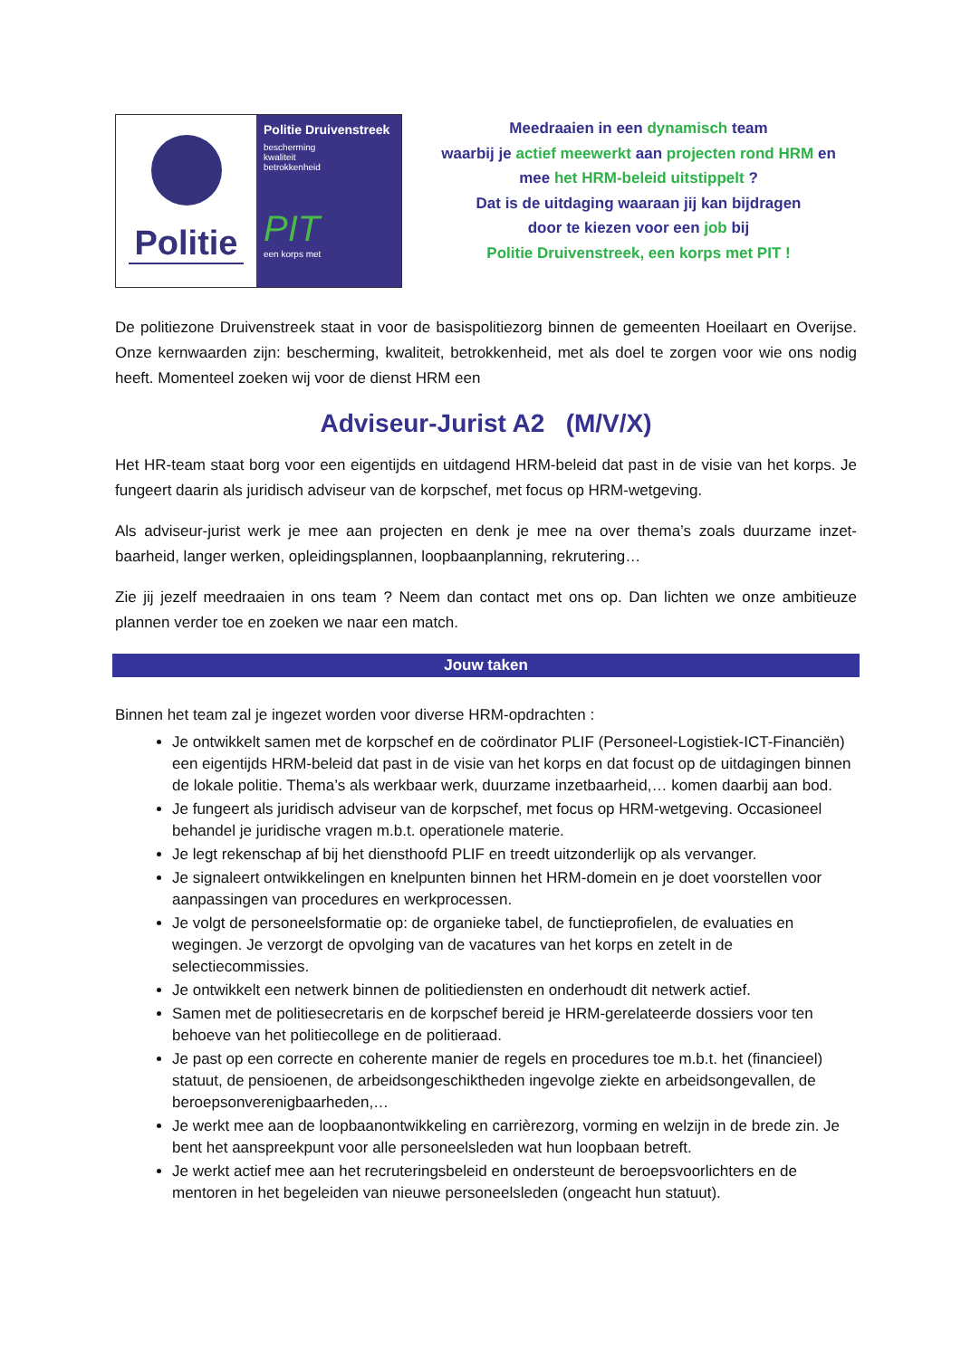Politie
Politie Druivenstreek
bescherming
kwaliteit
betrokkenheid
PIT
een korps met
Meedraaien in een dynamisch team
waarbij je actief meewerkt aan projecten rond HRM en
mee het HRM-beleid uitstippelt ?
Dat is de uitdaging waaraan jij kan bijdragen
door te kiezen voor een job bij
Politie Druivenstreek, een korps met PIT !
De politiezone Druivenstreek staat in voor de basispolitiezorg binnen de gemeenten Hoeilaart en Overijse. Onze kernwaarden zijn: bescherming, kwaliteit, betrokkenheid, met als doel te zorgen voor wie ons nodig heeft. Momenteel zoeken wij voor de dienst HRM een
Adviseur-Jurist A2 (M/V/X)
Het HR-team staat borg voor een eigentijds en uitdagend HRM-beleid dat past in de visie van het korps. Je fungeert daarin als juridisch adviseur van de korpschef, met focus op HRM-wetgeving.
Als adviseur-jurist werk je mee aan projecten en denk je mee na over thema’s zoals duurzame inzet-baarheid, langer werken, opleidingsplannen, loopbaanplanning, rekrutering…
Zie jij jezelf meedraaien in ons team ? Neem dan contact met ons op. Dan lichten we onze ambitieuze plannen verder toe en zoeken we naar een match.
Jouw taken
Binnen het team zal je ingezet worden voor diverse HRM-opdrachten :
Je ontwikkelt samen met de korpschef en de coördinator PLIF (Personeel-Logistiek-ICT-Financiën) een eigentijds HRM-beleid dat past in de visie van het korps en dat focust op de uitdagingen binnen de lokale politie. Thema’s als werkbaar werk, duurzame inzetbaarheid,… komen daarbij aan bod.
Je fungeert als juridisch adviseur van de korpschef, met focus op HRM-wetgeving. Occasioneel behandel je juridische vragen m.b.t. operationele materie.
Je legt rekenschap af bij het diensthoofd PLIF en treedt uitzonderlijk op als vervanger.
Je signaleert ontwikkelingen en knelpunten binnen het HRM-domein en je doet voorstellen voor aanpassingen van procedures en werkprocessen.
Je volgt de personeelsformatie op: de organieke tabel, de functieprofielen, de evaluaties en wegingen. Je verzorgt de opvolging van de vacatures van het korps en zetelt in de selectiecommissies.
Je ontwikkelt een netwerk binnen de politiediensten en onderhoudt dit netwerk actief.
Samen met de politiesecretaris en de korpschef bereid je HRM-gerelateerde dossiers voor ten behoeve van het politiecollege en de politieraad.
Je past op een correcte en coherente manier de regels en procedures toe m.b.t. het (financieel) statuut, de pensioenen, de arbeidsongeschiktheden ingevolge ziekte en arbeidsongevallen, de beroepsonverenigbaarheden,…
Je werkt mee aan de loopbaanontwikkeling en carrièrezorg, vorming en welzijn in de brede zin. Je bent het aanspreekpunt voor alle personeelsleden wat hun loopbaan betreft.
Je werkt actief mee aan het recruteringsbeleid en ondersteunt de beroepsvoorlichters en de mentoren in het begeleiden van nieuwe personeelsleden (ongeacht hun statuut).